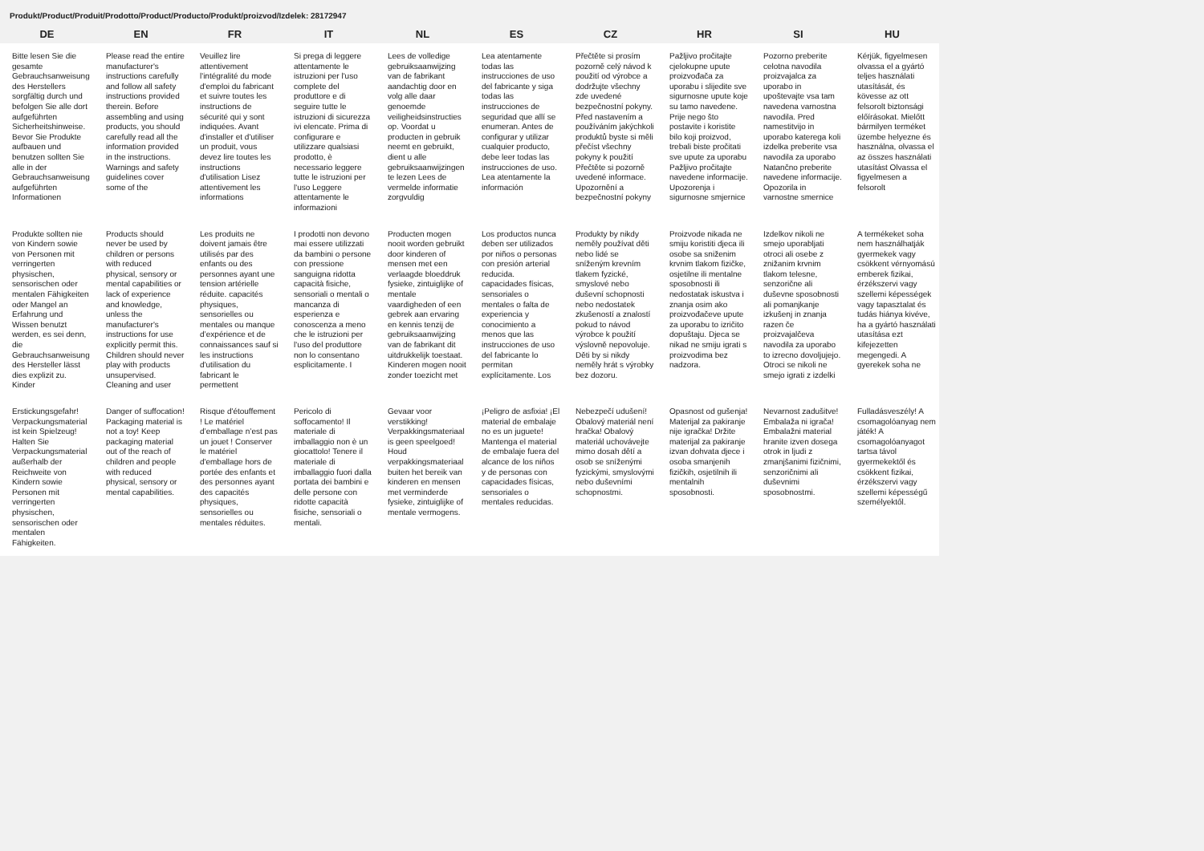Produkt/Product/Produit/Prodotto/Product/Producto/Produkt/proizvod/Izdelek: 28172947
| DE | EN | FR | IT | NL | ES | CZ | HR | SI | HU |
| --- | --- | --- | --- | --- | --- | --- | --- | --- | --- |
| Bitte lesen Sie die gesamte Gebrauchsanweisung des Herstellers sorgfältig durch und befolgen Sie alle dort aufgeführten Sicherheitshinweise. Bevor Sie Produkte aufbauen und benutzen sollten Sie alle in der Gebrauchsanweisung aufgeführten Informationen | Please read the entire manufacturer's instructions carefully and follow all safety instructions provided therein. Before assembling and using products, you should carefully read all the information provided in the instructions. Warnings and safety guidelines cover some of the | Veuillez lire attentivement l'intégralité du mode d'emploi du fabricant et suivre toutes les instructions de sécurité qui y sont indiquées. Avant d'installer et d'utiliser un produit, vous devez lire toutes les instructions d'utilisation Lisez attentivement les informations | Si prega di leggere attentamente le istruzioni per l'uso complete del produttore e di seguire tutte le istruzioni di sicurezza ivi elencate. Prima di configurare e utilizzare qualsiasi prodotto, è necessario leggere tutte le istruzioni per l'uso Leggere attentamente le informazioni | Lees de volledige gebruiksaanwijzing van de fabrikant aandachtig door en volg alle daar genoemde veiligheidsinstructies op. Voordat u producten in gebruik neemt en gebruikt, dient u alle gebruiksaanwijzingen te lezen Lees de vermelde informatie zorgvuldig | Lea atentamente todas las instrucciones de uso del fabricante y siga todas las instrucciones de seguridad que allí se enumeran. Antes de configurar y utilizar cualquier producto, debe leer todas las instrucciones de uso. Lea atentamente la información | Přečtěte si prosím pozorně celý návod k použití od výrobce a dodržujte všechny zde uvedené bezpečnostní pokyny. Před nastavením a používáním jakýchkoli produktů byste si měli přečíst všechny pokyny k použití Přečtěte si pozorně uvedené informace. Upozornění a bezpečnostní pokyny | Pažljivo pročitajte cjelokupne upute proizvođača za uporabu i slijedite sve sigurnosne upute koje su tamo navedene. Prije nego što postavite i koristite bilo koji proizvod, trebali biste pročitati sve upute za uporabu Pažljivo pročitajte navedene informacije. Upozorenja i sigurnosne smjernice | Pozorno preberite celotna navodila proizvajalca za uporabo in upoštevajte vsa tam navedena varnostna navodila. Pred namestitvijo in uporabo katerega koli izdelka preberite vsa navodila za uporabo Natančno preberite navedene informacije. Opozorila in varnostne smernice | Kérjük, figyelmesen olvassa el a gyártó teljes használati utasítását, és kövesse az ott felsorolt biztonsági előírásokat. Mielőtt bármilyen terméket üzembe helyezne és használna, olvassa el az összes használati utasítást Olvassa el figyelmesen a felsorolt |
| Produkte sollten nie von Kindern sowie von Personen mit verringerten physischen, sensorischen oder mentalen Fähigkeiten oder Mangel an Erfahrung und Wissen benutzt werden, es sei denn, die Gebrauchsanweisung des Hersteller lässt dies explizit zu. Kinder | Products should never be used by children or persons with reduced physical, sensory or mental capabilities or lack of experience and knowledge, unless the manufacturer's instructions for use explicitly permit this. Children should never play with products unsupervised. Cleaning and user | Les produits ne doivent jamais être utilisés par des enfants ou des personnes ayant une tension artérielle réduite. capacités physiques, sensorielles ou mentales ou manque d’expérience et de connaissances sauf si les instructions d'utilisation du fabricant le permettent | I prodotti non devono mai essere utilizzati da bambini o persone con pressione sanguigna ridotta capacità fisiche, sensoriali o mentali o mancanza di esperienza e conoscenza a meno che le istruzioni per l'uso del produttore non lo consentano esplicitamente. I | Producten mogen nooit worden gebruikt door kinderen of mensen met een verlaagde bloeddruk fysieke, zintuiglijke of mentale vaardigheden of een gebrek aan ervaring en kennis tenzij de gebruiksaanwijzing van de fabrikant dit uitdrukkelijk toestaat. Kinderen mogen nooit zonder toezicht met | Los productos nunca deben ser utilizados por niños o personas con presión arterial reducida. capacidades físicas, sensoriales o mentales o falta de experiencia y conocimiento a menos que las instrucciones de uso del fabricante lo permitan explícitamente. Los | Produkty by nikdy neměly používat děti nebo lidé se sníženým krevním tlakem fyzické, smyslové nebo duševní schopnosti nebo nedostatek zkušeností a znalostí pokud to návod výrobce k použití výslovně nepovoluje. Děti by si nikdy neměly hrát s výrobky bez dozoru. | Proizvode nikada ne smiju koristiti djeca ili osobe sa sniženim krvnim tlakom fizičke, osjetilne ili mentalne sposobnosti ili nedostatak iskustva i znanja osim ako proizvođačeve upute za uporabu to izričito dopuštaju. Djeca se nikad ne smiju igrati s proizvodima bez nadzora. | Izdelkov nikoli ne smejo uporabljati otroci ali osebe z znižanim krvnim tlakom telesne, senzorične ali duševne sposobnosti ali pomanjkanje izkušenj in znanja razen če proizvajalčeva navodila za uporabo to izrecno dovoljujejo. Otroci se nikoli ne smejo igrati z izdelki | A termékeket soha nem használhatják gyermekek vagy csökkent vérnyomású emberek fizikai, érzékszervi vagy szellemi képességek vagy tapasztalat és tudás hiánya kivéve, ha a gyártó használati utasítása ezt kifejezetten megengedi. A gyerekek soha ne |
| Erstickungsgefahr! Verpackungsmaterial ist kein Spielzeug! Halten Sie Verpackungsmaterial außerhalb der Reichweite von Kindern sowie Personen mit verringerten physischen, sensorischen oder mentalen Fähigkeiten. | Danger of suffocation! Packaging material is not a toy! Keep packaging material out of the reach of children and people with reduced physical, sensory or mental capabilities. | Risque d'étouffement ! Le matériel d’emballage n’est pas un jouet ! Conserver le matériel d'emballage hors de portée des enfants et des personnes ayant des capacités physiques, sensorielles ou mentales réduites. | Pericolo di soffocamento! Il materiale di imballaggio non è un giocattolo! Tenere il materiale di imballaggio fuori dalla portata dei bambini e delle persone con ridotte capacità fisiche, sensoriali o mentali. | Gevaar voor verstikking! Verpakkingsmateriaal is geen speelgoed! Houd verpakkingsmateriaal buiten het bereik van kinderen en mensen met verminderde fysieke, zintuiglijke of mentale vermogens. | ¡Peligro de asfixia! ¡El material de embalaje no es un juguete! Mantenga el material de embalaje fuera del alcance de los niños y de personas con capacidades físicas, sensoriales o mentales reducidas. | Nebezpečí udušení! Obalový materiál není hračka! Obalový materiál uchovávejte mimo dosah dětí a osob se sníženými fyzickými, smyslovými nebo duševními schopnostmi. | Opasnost od gušenja! Materijal za pakiranje nije igračka! Držite materijal za pakiranje izvan dohvata djece i osoba smanjenih fizičkih, osjetilnih ili mentalnih sposobnosti. | Nevarnost zadušitve! Embalaža ni igrača! Embalažni material hranite izven dosega otrok in ljudi z zmanjšanimi fizičnimi, senzoričnimi ali duševnimi sposobnostmi. | Fulladásveszély! A csomagolóanyag nem játék! A csomagolóanyagot tartsa távol gyermekektől és csökkent fizikai, érzékszervi vagy szellemi képességű személyektől. |